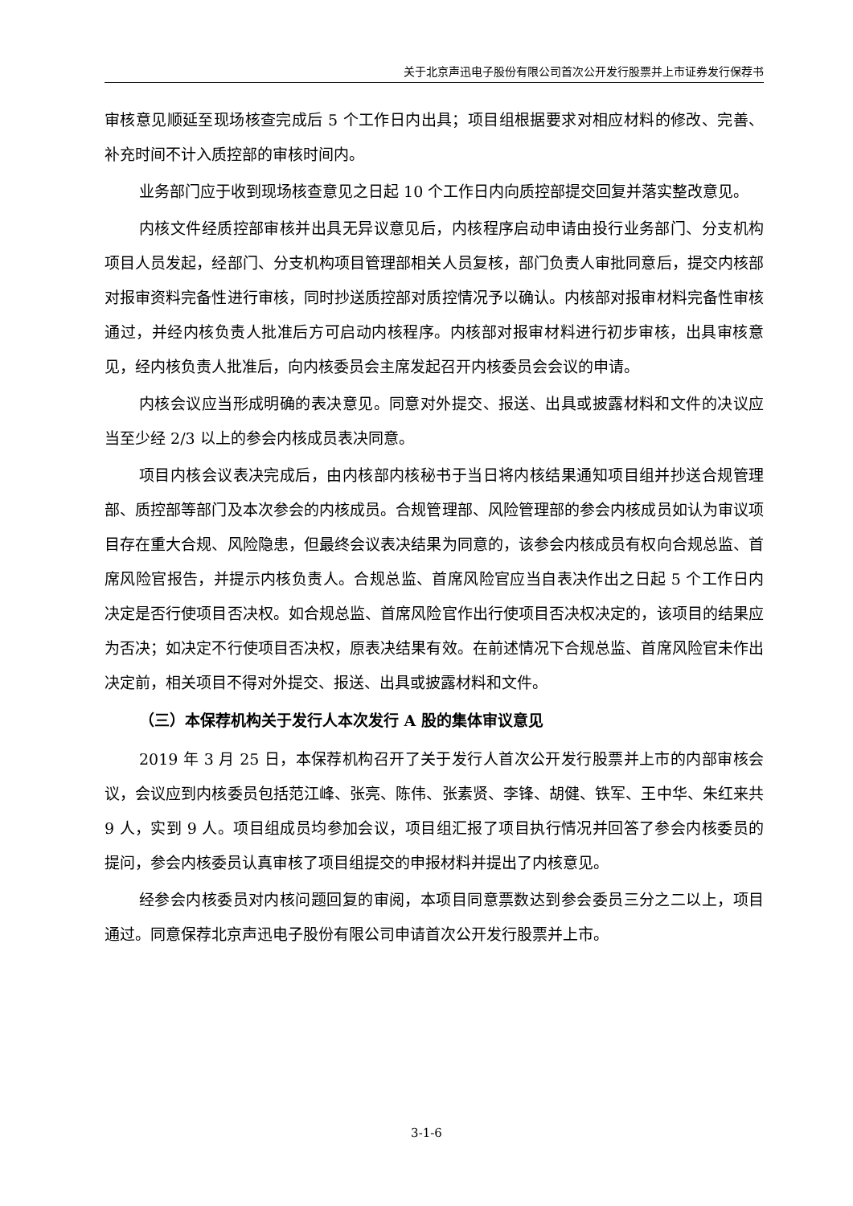关于北京声迅电子股份有限公司首次公开发行股票并上市证券发行保荐书
审核意见顺延至现场核查完成后 5 个工作日内出具；项目组根据要求对相应材料的修改、完善、补充时间不计入质控部的审核时间内。
业务部门应于收到现场核查意见之日起 10 个工作日内向质控部提交回复并落实整改意见。
内核文件经质控部审核并出具无异议意见后，内核程序启动申请由投行业务部门、分支机构项目人员发起，经部门、分支机构项目管理部相关人员复核，部门负责人审批同意后，提交内核部对报审资料完备性进行审核，同时抄送质控部对质控情况予以确认。内核部对报审材料完备性审核通过，并经内核负责人批准后方可启动内核程序。内核部对报审材料进行初步审核，出具审核意见，经内核负责人批准后，向内核委员会主席发起召开内核委员会会议的申请。
内核会议应当形成明确的表决意见。同意对外提交、报送、出具或披露材料和文件的决议应当至少经 2/3 以上的参会内核成员表决同意。
项目内核会议表决完成后，由内核部内核秘书于当日将内核结果通知项目组并抄送合规管理部、质控部等部门及本次参会的内核成员。合规管理部、风险管理部的参会内核成员如认为审议项目存在重大合规、风险隐患，但最终会议表决结果为同意的，该参会内核成员有权向合规总监、首席风险官报告，并提示内核负责人。合规总监、首席风险官应当自表决作出之日起 5 个工作日内决定是否行使项目否决权。如合规总监、首席风险官作出行使项目否决权决定的，该项目的结果应为否决；如决定不行使项目否决权，原表决结果有效。在前述情况下合规总监、首席风险官未作出决定前，相关项目不得对外提交、报送、出具或披露材料和文件。
（三）本保荐机构关于发行人本次发行 A 股的集体审议意见
2019 年 3 月 25 日，本保荐机构召开了关于发行人首次公开发行股票并上市的内部审核会议，会议应到内核委员包括范江峰、张亮、陈伟、张素贤、李锋、胡健、铁军、王中华、朱红来共 9 人，实到 9 人。项目组成员均参加会议，项目组汇报了项目执行情况并回答了参会内核委员的提问，参会内核委员认真审核了项目组提交的申报材料并提出了内核意见。
经参会内核委员对内核问题回复的审阅，本项目同意票数达到参会委员三分之二以上，项目通过。同意保荐北京声迅电子股份有限公司申请首次公开发行股票并上市。
3-1-6